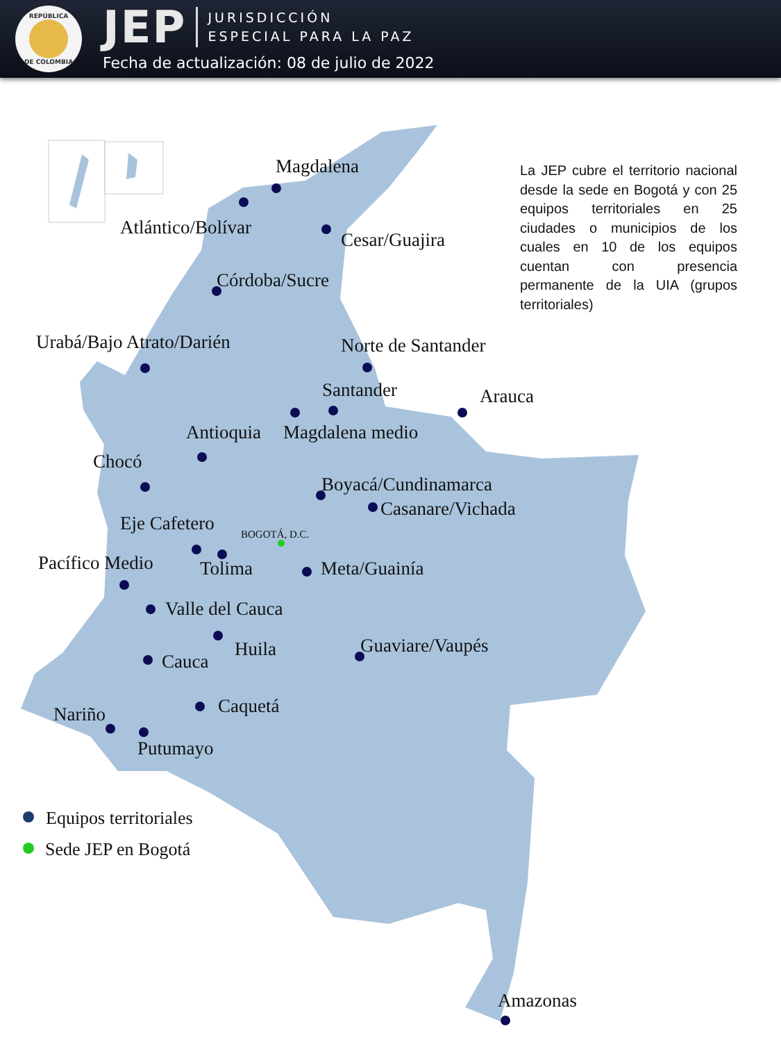REPÚBLICA DE COLOMBIA
JEP
JURISDICCIÓN
ESPECIAL PARA LA PAZ
Fecha de actualización: 08 de julio de 2022
Magdalena
Atlántico/Bolívar
Cesar/Guajira
Córdoba/Sucre
Urabá/Bajo Atrato/Darién
Norte de Santander
Santander
Arauca
Antioquia
Magdalena medio
Chocó
Boyacá/Cundinamarca
Casanare/Vichada
BOGOTÁ, D.C.
Eje Cafetero
Pacífico Medio
Tolima
Meta/Guainía
Valle del Cauca
Guaviare/Vaupés
Huila
Cauca
Caquetá
Nariño
Putumayo
Amazonas
Equipos territoriales
Sede JEP en Bogotá
La JEP cubre el territorio nacional desde la sede en Bogotá y con 25 equipos territoriales en 25 ciudades o municipios de los cuales en 10 de los equipos cuentan con presencia permanente de la UIA (grupos territoriales)